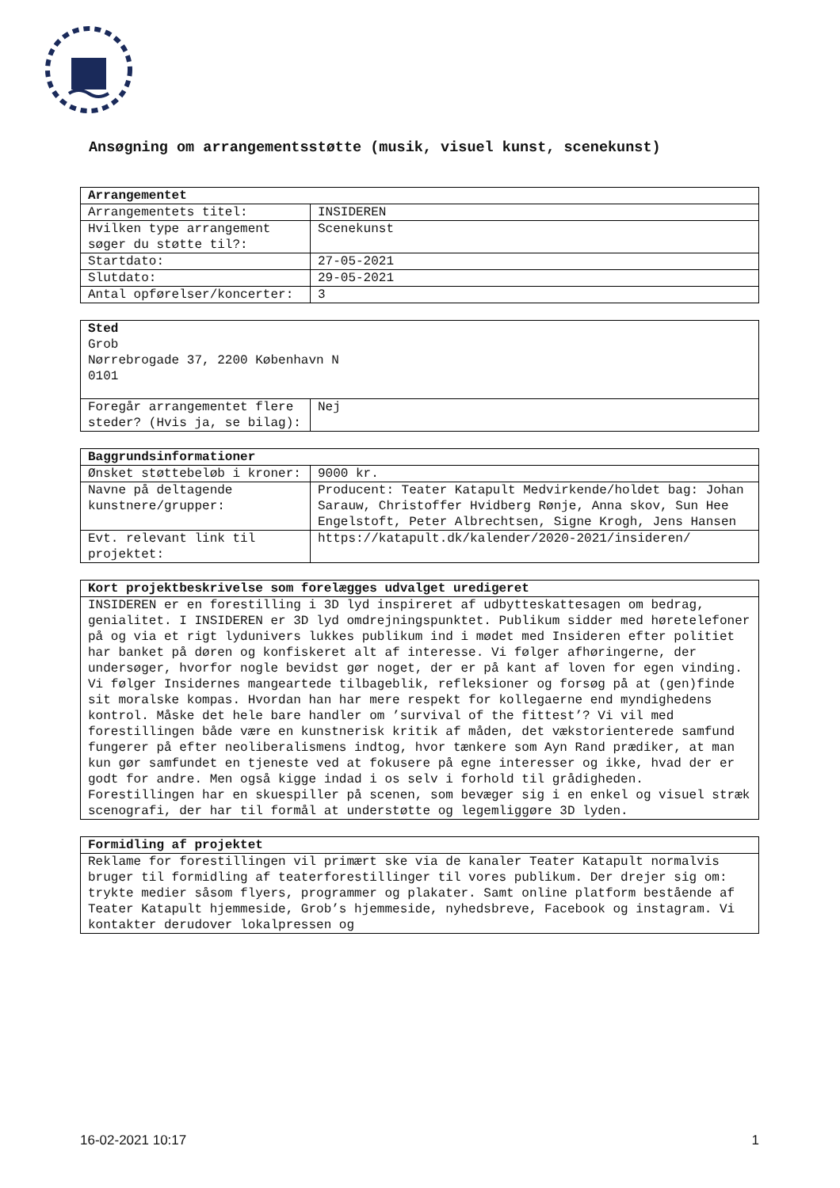Ansøgning om arrangementsstøtte (musik, visuel kunst, scenekunst)
| Arrangementet | |
| --- | --- |
| Arrangementets titel: | INSIDEREN |
| Hvilken type arrangement søger du støtte til?: | Scenekunst |
| Startdato: | 27-05-2021 |
| Slutdato: | 29-05-2021 |
| Antal opførelser/koncerter: | 3 |
| Sted Grob Nørrebrogade 37, 2200 København N 0101 | |
| Foregår arrangementet flere steder? (Hvis ja, se bilag): | Nej |
| Baggrundsinformationer | |
| --- | --- |
| Ønsket støttebeløb i kroner: | 9000 kr. |
| Navne på deltagende kunstnere/grupper: | Producent: Teater Katapult Medvirkende/holdet bag: Johan Sarauw, Christoffer Hvidberg Rønje, Anna skov, Sun Hee Engelstoft, Peter Albrechtsen, Signe Krogh, Jens Hansen |
| Evt. relevant link til projektet: | https://katapult.dk/kalender/2020-2021/insideren/ |
| Kort projektbeskrivelse som forelægges udvalget uredigeret |
| --- |
| INSIDEREN er en forestilling i 3D lyd inspireret af udbytteskattesagen om bedrag, genialitet. I INSIDEREN er 3D lyd omdrejningspunktet. Publikum sidder med høretelefoner på og via et rigt lydunivers lukkes publikum ind i mødet med Insideren efter politiet har banket på døren og konfiskeret alt af interesse. Vi følger afhøringerne, der undersøger, hvorfor nogle bevidst gør noget, der er på kant af loven for egen vinding. Vi følger Insidernes mangeartede tilbageblik, refleksioner og forsøg på at (gen)finde sit moralske kompas. Hvordan han har mere respekt for kollegaerne end myndighedens kontrol. Måske det hele bare handler om ’survival of the fittest’? Vi vil med forestillingen både være en kunstnerisk kritik af måden, det vækstorienterede samfund fungerer på efter neoliberalismens indtog, hvor tænkere som Ayn Rand prædiker, at man kun gør samfundet en tjeneste ved at fokusere på egne interesser og ikke, hvad der er godt for andre. Men også kigge indad i os selv i forhold til grådigheden. Forestillingen har en skuespiller på scenen, som bevæger sig i en enkel og visuel stræk scenografi, der har til formål at understøtte og legemliggøre 3D lyden. |
| Formidling af projektet |
| --- |
| Reklame for forestillingen vil primært ske via de kanaler Teater Katapult normalvis bruger til formidling af teaterforestillinger til vores publikum. Der drejer sig om: trykte medier såsom flyers, programmer og plakater. Samt online platform bestående af Teater Katapult hjemmeside, Grob’s hjemmeside, nyhedsbreve, Facebook og instagram. Vi kontakter derudover lokalpressen og |
16-02-2021 10:17 1